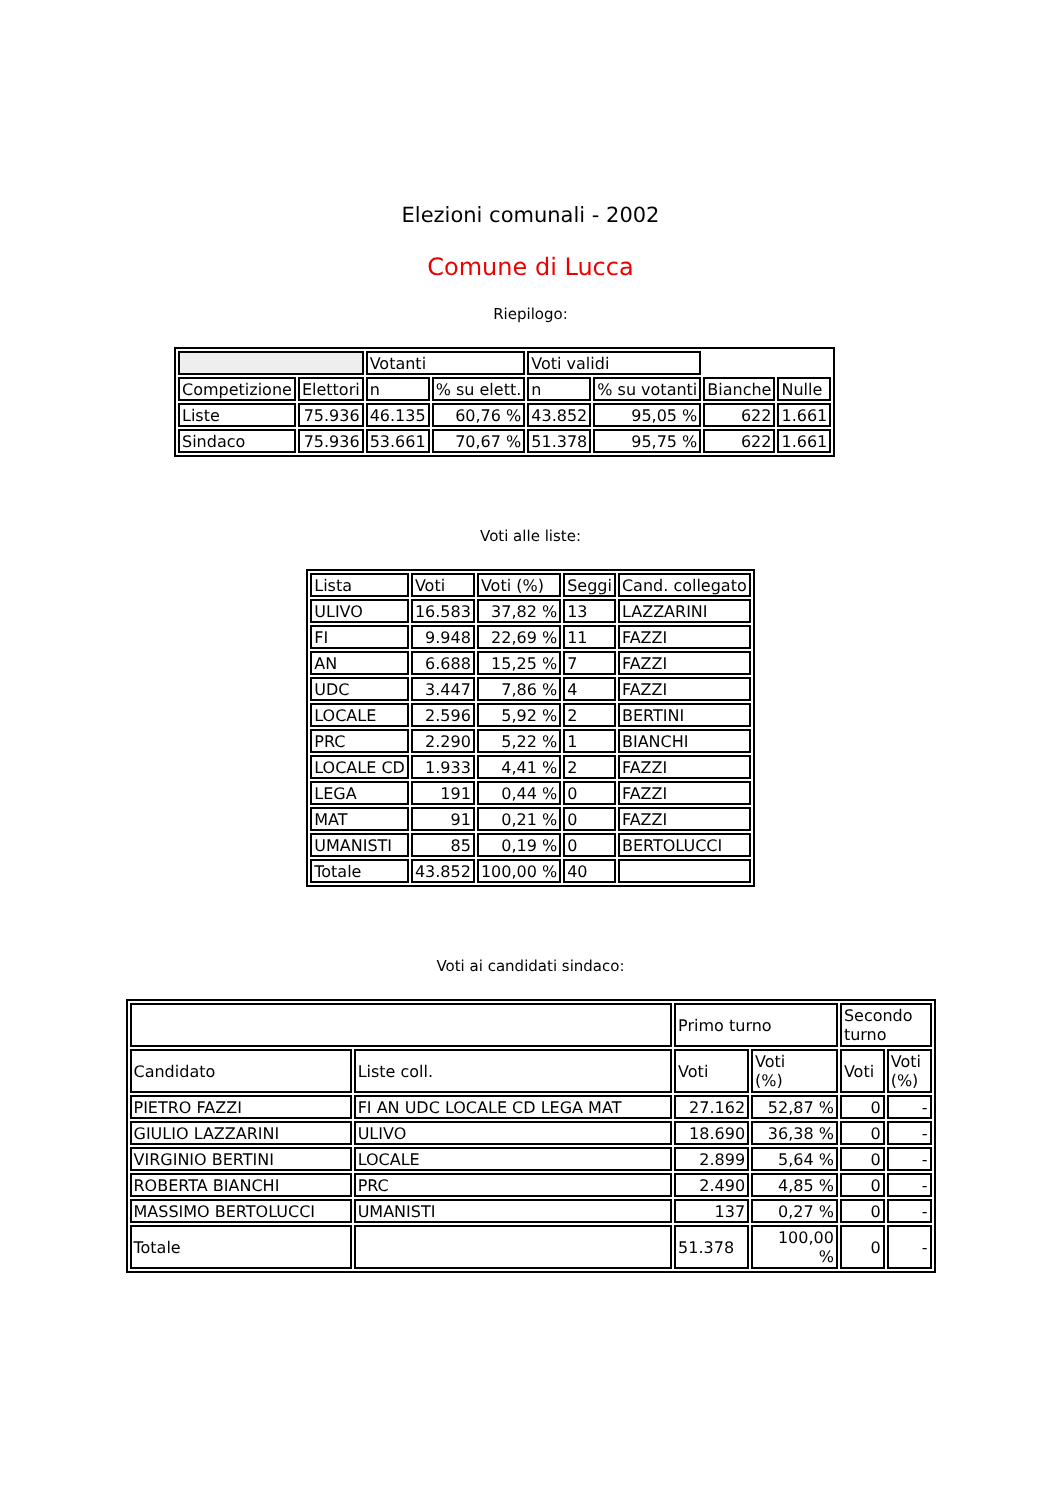Elezioni comunali - 2002
Comune di Lucca
Riepilogo:
| | | Votanti | | Voti validi | | | |
| Competizione | Elettori | n | % su elett. | n | % su votanti | Bianche | Nulle |
| Liste | 75.936 | 46.135 | 60,76 % | 43.852 | 95,05 % | 622 | 1.661 |
| Sindaco | 75.936 | 53.661 | 70,67 % | 51.378 | 95,75 % | 622 | 1.661 |
Voti alle liste:
| Lista | Voti | Voti (%) | Seggi | Cand. collegato |
| ULIVO | 16.583 | 37,82 % | 13 | LAZZARINI |
| FI | 9.948 | 22,69 % | 11 | FAZZI |
| AN | 6.688 | 15,25 % | 7 | FAZZI |
| UDC | 3.447 | 7,86 % | 4 | FAZZI |
| LOCALE | 2.596 | 5,92 % | 2 | BERTINI |
| PRC | 2.290 | 5,22 % | 1 | BIANCHI |
| LOCALE CD | 1.933 | 4,41 % | 2 | FAZZI |
| LEGA | 191 | 0,44 % | 0 | FAZZI |
| MAT | 91 | 0,21 % | 0 | FAZZI |
| UMANISTI | 85 | 0,19 % | 0 | BERTOLUCCI |
| Totale | 43.852 | 100,00 % | 40 | |
Voti ai candidati sindaco:
| | | Primo turno | | Secondo turno | |
| Candidato | Liste coll. | Voti | Voti (%) | Voti | Voti (%) |
| PIETRO FAZZI | FI AN UDC LOCALE CD LEGA MAT | 27.162 | 52,87 % | 0 | - |
| GIULIO LAZZARINI | ULIVO | 18.690 | 36,38 % | 0 | - |
| VIRGINIO BERTINI | LOCALE | 2.899 | 5,64 % | 0 | - |
| ROBERTA BIANCHI | PRC | 2.490 | 4,85 % | 0 | - |
| MASSIMO BERTOLUCCI | UMANISTI | 137 | 0,27 % | 0 | - |
| Totale | | 51.378 | 100,00 % | 0 | - |